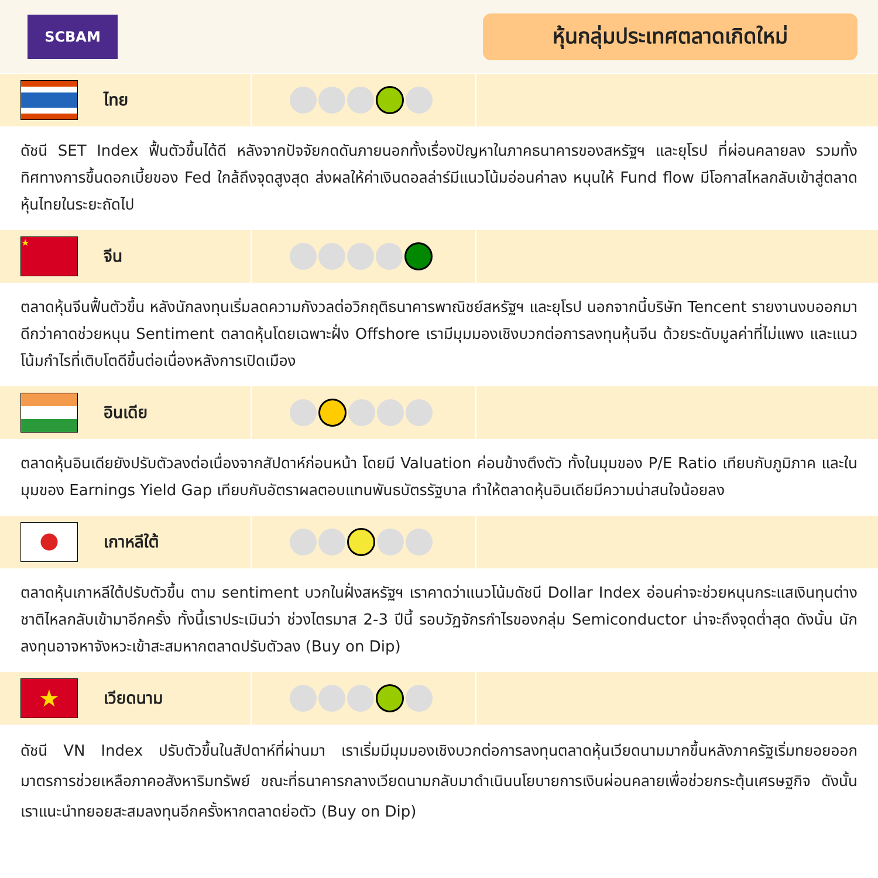SCBAM
หุ้นกลุ่มประเทศตลาดเกิดใหม่
ไทย
ดัชนี SET Index ฟื้นตัวขึ้นได้ดี หลังจากปัจจัยกดดันภายนอกทั้งเรื่องปัญหาในภาคธนาคารของสหรัฐฯ และยุโรป ที่ผ่อนคลายลง รวมทั้งทิศทางการขึ้นดอกเบี้ยของ Fed ใกล้ถึงจุดสูงสุด ส่งผลให้ค่าเงินดอลล่าร์มีแนวโน้มอ่อนค่าลง หนุนให้ Fund flow มีโอกาสไหลกลับเข้าสู่ตลาดหุ้นไทยในระยะถัดไป
★
จีน
ตลาดหุ้นจีนฟื้นตัวขึ้น หลังนักลงทุนเริ่มลดความกังวลต่อวิกฤติธนาคารพาณิชย์สหรัฐฯ และยุโรป นอกจากนี้บริษัท Tencent รายงานงบออกมาดีกว่าคาดช่วยหนุน Sentiment ตลาดหุ้นโดยเฉพาะฝั่ง Offshore เรามีมุมมองเชิงบวกต่อการลงทุนหุ้นจีน ด้วยระดับมูลค่าที่ไม่แพง และแนวโน้มกำไรที่เติบโตดีขึ้นต่อเนื่องหลังการเปิดเมือง
อินเดีย
ตลาดหุ้นอินเดียยังปรับตัวลงต่อเนื่องจากสัปดาห์ก่อนหน้า โดยมี Valuation ค่อนข้างตึงตัว ทั้งในมุมของ P/E Ratio เทียบกับภูมิภาค และในมุมของ Earnings Yield Gap เทียบกับอัตราผลตอบแทนพันธบัตรรัฐบาล ทำให้ตลาดหุ้นอินเดียมีความน่าสนใจน้อยลง
เกาหลีใต้
ตลาดหุ้นเกาหลีใต้ปรับตัวขึ้น ตาม sentiment บวกในฝั่งสหรัฐฯ เราคาดว่าแนวโน้มดัชนี Dollar Index อ่อนค่าจะช่วยหนุนกระแสเงินทุนต่างชาติไหลกลับเข้ามาอีกครั้ง ทั้งนี้เราประเมินว่า ช่วงไตรมาส 2-3 ปีนี้ รอบวัฏจักรกำไรของกลุ่ม Semiconductor น่าจะถึงจุดต่ำสุด ดังนั้น นักลงทุนอาจหาจังหวะเข้าสะสมหากตลาดปรับตัวลง (Buy on Dip)
★
เวียดนาม
ดัชนี VN Index ปรับตัวขึ้นในสัปดาห์ที่ผ่านมา เราเริ่มมีมุมมองเชิงบวกต่อการลงทุนตลาดหุ้นเวียดนามมากขึ้นหลังภาครัฐเริ่มทยอยออกมาตรการช่วยเหลือภาคอสังหาริมทรัพย์ ขณะที่ธนาคารกลางเวียดนามกลับมาดำเนินนโยบายการเงินผ่อนคลายเพื่อช่วยกระตุ้นเศรษฐกิจ ดังนั้นเราแนะนำทยอยสะสมลงทุนอีกครั้งหากตลาดย่อตัว (Buy on Dip)